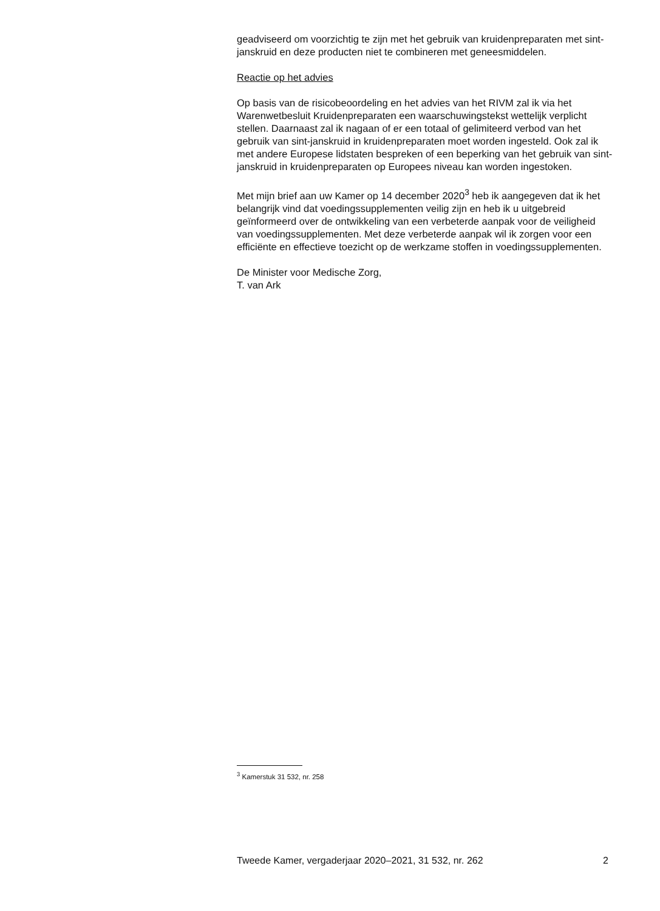geadviseerd om voorzichtig te zijn met het gebruik van kruidenpreparaten met sint-janskruid en deze producten niet te combineren met geneesmiddelen.
Reactie op het advies
Op basis van de risicobeoordeling en het advies van het RIVM zal ik via het Warenwetbesluit Kruidenpreparaten een waarschuwingstekst wettelijk verplicht stellen. Daarnaast zal ik nagaan of er een totaal of gelimiteerd verbod van het gebruik van sint-janskruid in kruidenpreparaten moet worden ingesteld. Ook zal ik met andere Europese lidstaten bespreken of een beperking van het gebruik van sint-janskruid in kruidenpreparaten op Europees niveau kan worden ingestoken.
Met mijn brief aan uw Kamer op 14 december 2020<sup>3</sup> heb ik aangegeven dat ik het belangrijk vind dat voedingssupplementen veilig zijn en heb ik u uitgebreid geïnformeerd over de ontwikkeling van een verbeterde aanpak voor de veiligheid van voedingssupplementen. Met deze verbeterde aanpak wil ik zorgen voor een efficiënte en effectieve toezicht op de werkzame stoffen in voedingssupplementen.
De Minister voor Medische Zorg,
T. van Ark
<sup>3</sup> Kamerstuk 31 532, nr. 258
Tweede Kamer, vergaderjaar 2020–2021, 31 532, nr. 262 2